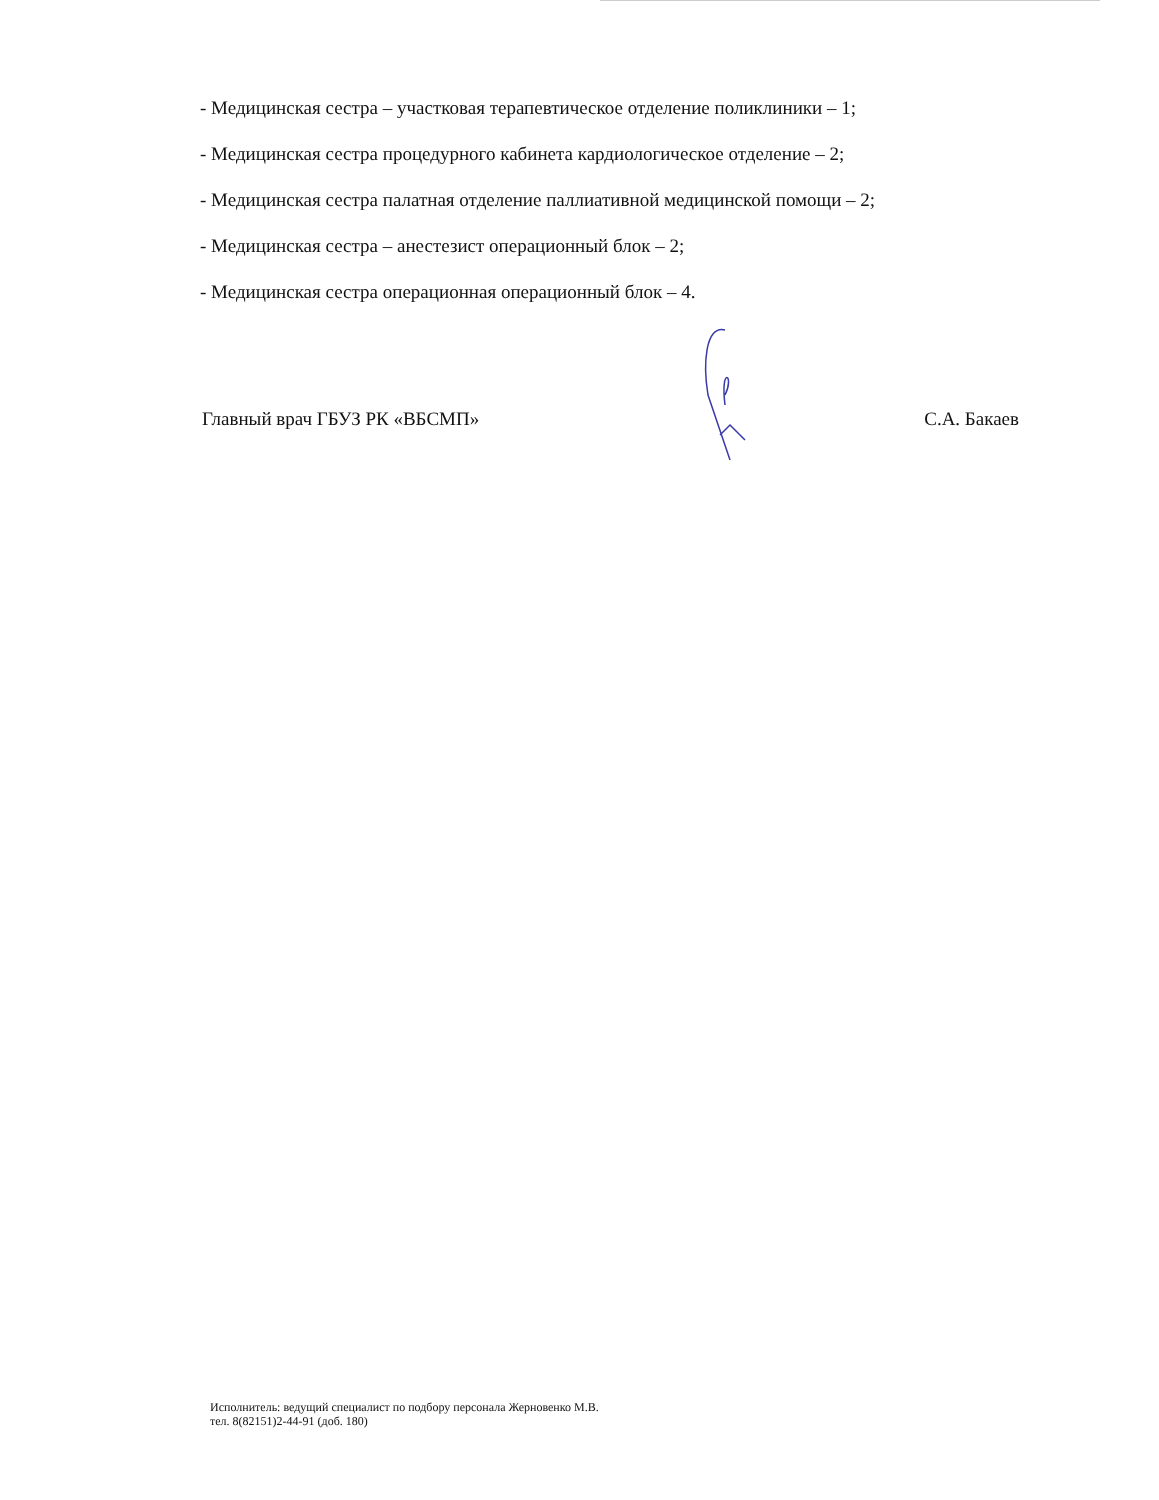- Медицинская сестра – участковая терапевтическое отделение поликлиники – 1;
- Медицинская сестра процедурного кабинета кардиологическое отделение – 2;
- Медицинская сестра палатная отделение паллиативной медицинской помощи – 2;
- Медицинская сестра – анестезист операционный блок – 2;
- Медицинская сестра операционная операционный блок – 4.
Главный врач ГБУЗ РК «ВБСМП» С.А. Бакаев
Исполнитель: ведущий специалист по подбору персонала Жерновенко М.В.
тел. 8(82151)2-44-91 (доб. 180)